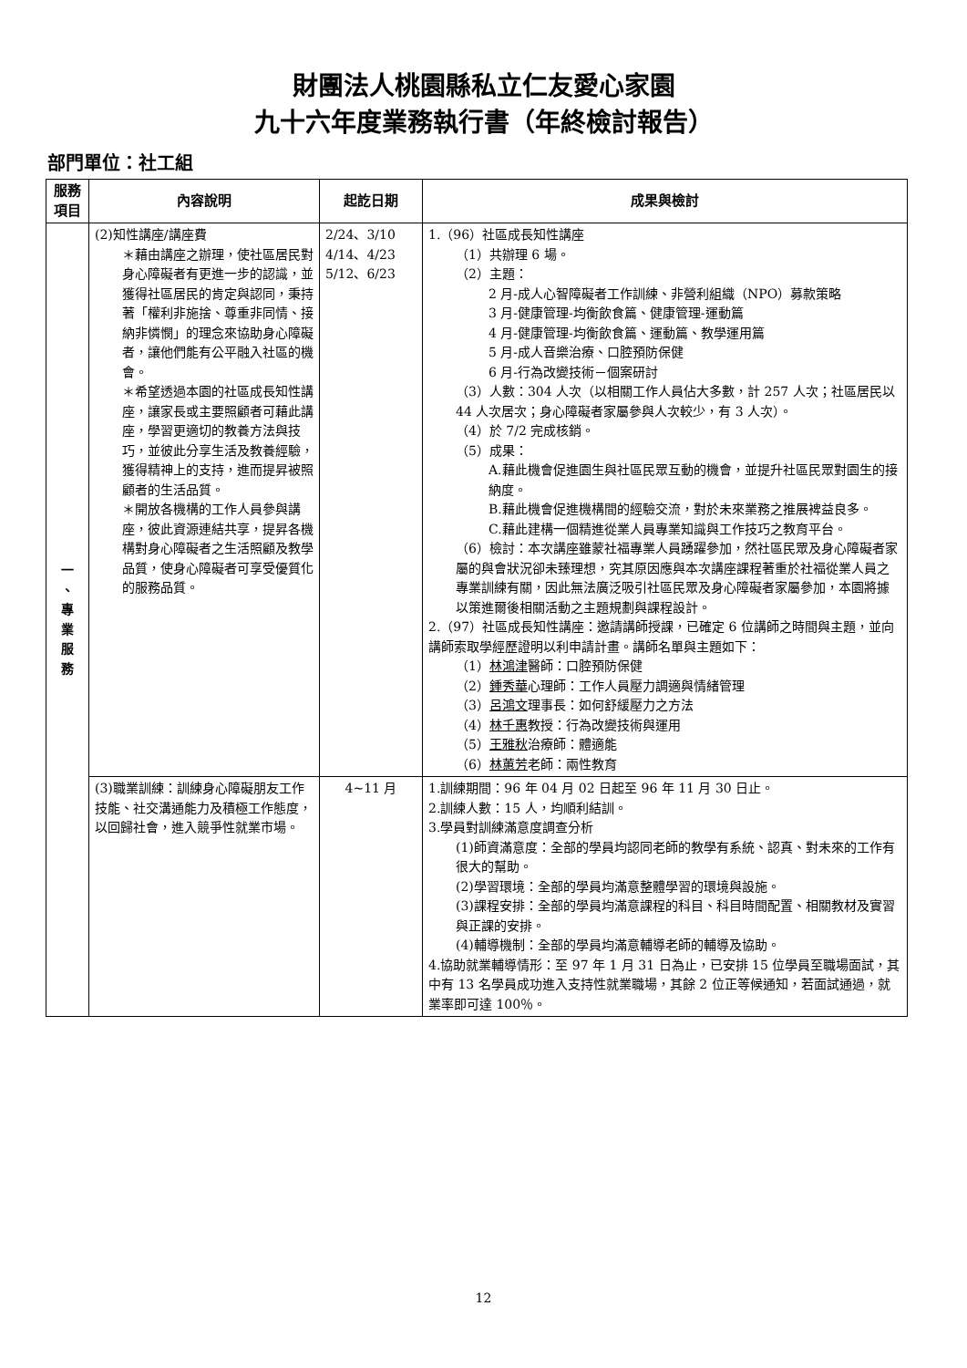財團法人桃園縣私立仁友愛心家園
九十六年度業務執行書（年終檢討報告）
部門單位：社工組
| 服務項目 | 內容說明 | 起訖日期 | 成果與檢討 |
| --- | --- | --- | --- |
| 一 、 專 業 服 務 | (2)知性講座/講座費 ＊藉由講座之辦理，使社區居民對身心障礙者有更進一步的認識，並獲得社區居民的肯定與認同，秉持著「權利非施捨、尊重非同情、接納非憐憫」的理念來協助身心障礙者，讓他們能有公平融入社區的機會。 ＊希望透過本園的社區成長知性講座，讓家長或主要照顧者可藉此講座，學習更適切的教養方法與技巧，並彼此分享生活及教養經驗，獲得精神上的支持，進而提昇被照顧者的生活品質。 ＊開放各機構的工作人員參與講座，彼此資源連結共享，提昇各機構對身心障礙者之生活照顧及教學品質，使身心障礙者可享受優質化的服務品質。 | 2/24、3/10 4/14、4/23 5/12、6/23 | 1.（96）社區成長知性講座 （1）共辦理 6 場。 （2）主題： 2 月-成人心智障礙者工作訓練、非營利組織（NPO）募款策略 3 月-健康管理-均衡飲食篇、健康管理-運動篇 4 月-健康管理-均衡飲食篇、運動篇、教學運用篇 5 月-成人音樂治療、口腔預防保健 6 月-行為改變技術－個案研討 （3）人數：304 人次（以相關工作人員佔大多數，計 257 人次；社區居民以 44 人次居次；身心障礙者家屬參與人次較少，有 3 人次）。 （4）於 7/2 完成核銷。 （5）成果： A.藉此機會促進園生與社區民眾互動的機會，並提升社區民眾對園生的接納度。 B.藉此機會促進機構間的經驗交流，對於未來業務之推展裨益良多。 C.藉此建構一個精進從業人員專業知識與工作技巧之教育平台。 （6）檢討：本次講座雖蒙社福專業人員踴躍參加，然社區民眾及身心障礙者家屬的與會狀況卻未臻理想，究其原因應與本次講座課程著重於社福從業人員之專業訓練有關，因此無法廣泛吸引社區民眾及身心障礙者家屬參加，本園將據以策進爾後相關活動之主題規劃與課程設計。 2.（97）社區成長知性講座：邀請講師授課，已確定 6 位講師之時間與主題，並向講師索取學經歷證明以利申請計畫。講師名單與主題如下： （1） 林鴻津 醫師：口腔預防保健 （2） 鍾秀華 心理師：工作人員壓力調適與情緒管理 （3） 呂鴻文 理事長：如何舒緩壓力之方法 （4） 林千惠 教授：行為改變技術與運用 （5） 王雅秋 治療師：體適能 （6） 林蕙芳 老師：兩性教育 |
| | (3)職業訓練：訓練身心障礙朋友工作技能、社交溝通能力及積極工作態度，以回歸社會，進入競爭性就業市場。 | 4~11 月 | 1.訓練期間：96 年 04 月 02 日起至 96 年 11 月 30 日止。 2.訓練人數：15 人，均順利結訓。 3.學員對訓練滿意度調查分析 (1)師資滿意度：全部的學員均認同老師的教學有系統、認真、對未來的工作有很大的幫助。 (2)學習環境：全部的學員均滿意整體學習的環境與設施。 (3)課程安排：全部的學員均滿意課程的科目、科目時間配置、相關教材及實習與正課的安排。 (4)輔導機制：全部的學員均滿意輔導老師的輔導及協助。 4.協助就業輔導情形：至 97 年 1 月 31 日為止，已安排 15 位學員至職場面試，其中有 13 名學員成功進入支持性就業職場，其餘 2 位正等候通知，若面試通過，就業率即可達 100％。 |
12